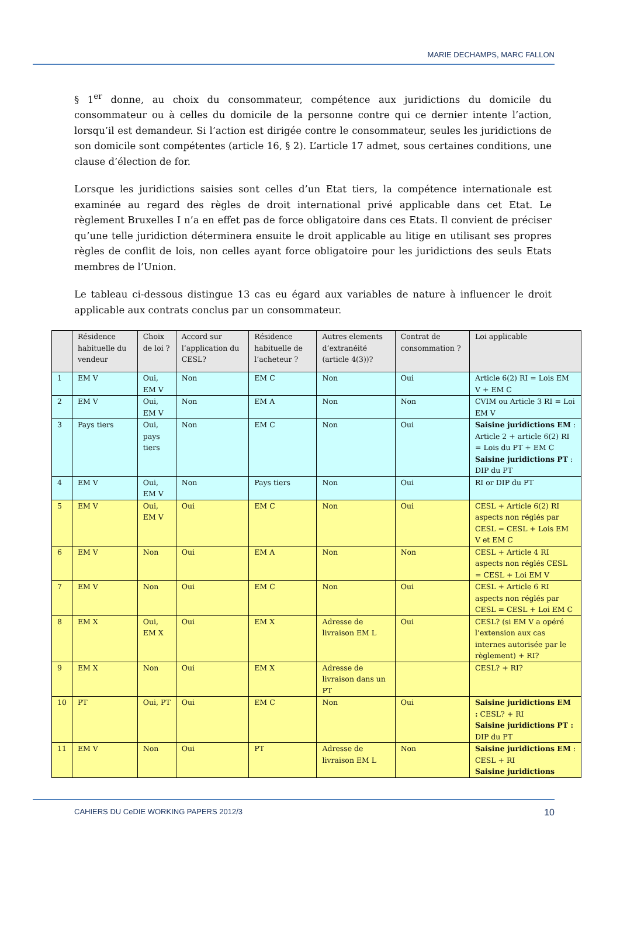MARIE DECHAMPS, MARC FALLON
§ 1<sup>er</sup> donne, au choix du consommateur, compétence aux juridictions du domicile du consommateur ou à celles du domicile de la personne contre qui ce dernier intente l’action, lorsqu’il est demandeur. Si l’action est dirigée contre le consommateur, seules les juridictions de son domicile sont compétentes (article 16, § 2). L’article 17 admet, sous certaines conditions, une clause d’élection de for.
Lorsque les juridictions saisies sont celles d’un Etat tiers, la compétence internationale est examinée au regard des règles de droit international privé applicable dans cet Etat. Le règlement Bruxelles I n’a en effet pas de force obligatoire dans ces Etats. Il convient de préciser qu’une telle juridiction déterminera ensuite le droit applicable au litige en utilisant ses propres règles de conflit de lois, non celles ayant force obligatoire pour les juridictions des seuls Etats membres de l’Union.
Le tableau ci-dessous distingue 13 cas eu égard aux variables de nature à influencer le droit applicable aux contrats conclus par un consommateur.
| | Résidence habituelle du vendeur | Choix de loi ? | Accord sur l’application du CESL? | Résidence habituelle de l’acheteur ? | Autres elements d’extranéité (article 4(3))? | Contrat de consommation ? | Loi applicable |
| --- | --- | --- | --- | --- | --- | --- | --- |
| 1 | EM V | Oui, EM V | Non | EM C | Non | Oui | Article 6(2) RI = Lois EM V + EM C |
| 2 | EM V | Oui, EM V | Non | EM A | Non | Non | CVIM ou Article 3 RI = Loi EM V |
| 3 | Pays tiers | Oui, pays tiers | Non | EM C | Non | Oui | Saisine juridictions EM : Article 2 + article 6(2) RI = Lois du PT + EM C Saisine juridictions PT : DIP du PT |
| 4 | EM V | Oui, EM V | Non | Pays tiers | Non | Oui | RI or DIP du PT |
| 5 | EM V | Oui, EM V | Oui | EM C | Non | Oui | CESL + Article 6(2) RI aspects non réglés par CESL = CESL + Lois EM V et EM C |
| 6 | EM V | Non | Oui | EM A | Non | Non | CESL + Article 4 RI aspects non réglés CESL = CESL + Loi EM V |
| 7 | EM V | Non | Oui | EM C | Non | Oui | CESL + Article 6 RI aspects non réglés par CESL = CESL + Loi EM C |
| 8 | EM X | Oui, EM X | Oui | EM X | Adresse de livraison EM L | Oui | CESL? (si EM V a opéré l’extension aux cas internes autorisée par le règlement) + RI? |
| 9 | EM X | Non | Oui | EM X | Adresse de livraison dans un PT | | CESL? + RI? |
| 10 | PT | Oui, PT | Oui | EM C | Non | Oui | Saisine juridictions EM : CESL? + RI Saisine juridictions PT : DIP du PT |
| 11 | EM V | Non | Oui | PT | Adresse de livraison EM L | Non | Saisine juridictions EM : CESL + RI Saisine juridictions |
CAHIERS DU CeDIE WORKING PAPERS 2012/3 10